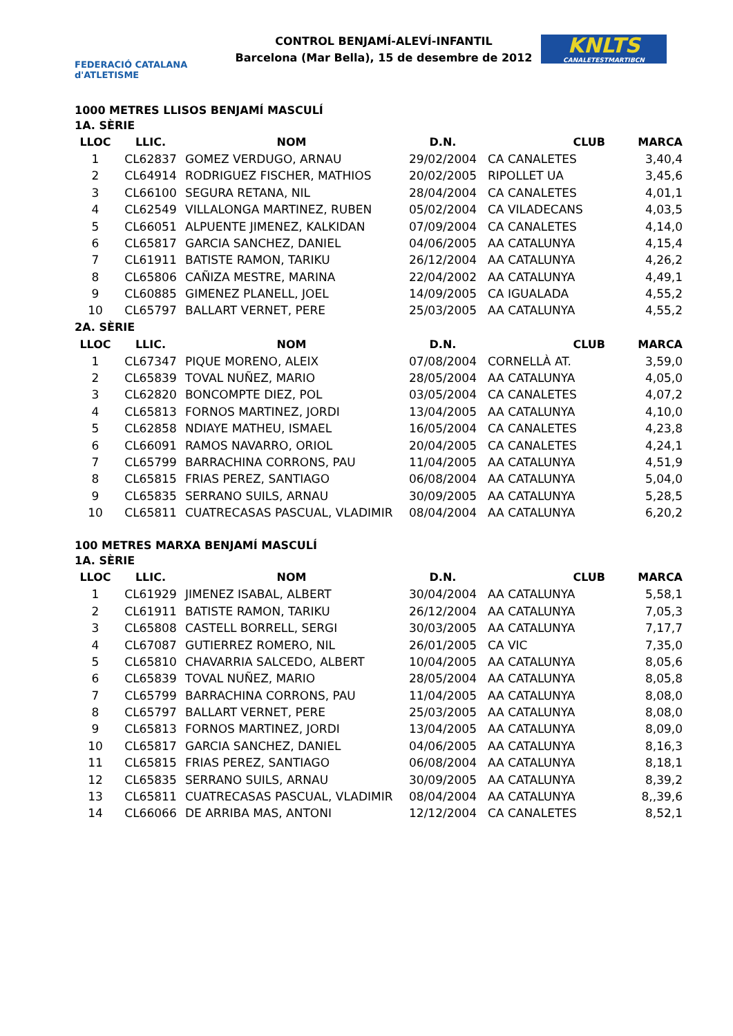FEDERACIÓ CATALANA d'ATLETISME
CONTROL BENJAMÍ-ALEVÍ-INFANTIL
Barcelona (Mar Bella), 15 de desembre de 2012
KNLTS
CANALETESTMARTIBCN
1000 METRES LLISOS BENJAMÍ MASCULÍ
| 1A. SÈRIE | | | | | |
| LLOC | LLIC. | NOM | D.N. | CLUB | MARCA |
| 1 | CL62837 | GOMEZ VERDUGO, ARNAU | 29/02/2004 | CA CANALETES | 3,40,4 |
| 2 | CL64914 | RODRIGUEZ FISCHER, MATHIOS | 20/02/2005 | RIPOLLET UA | 3,45,6 |
| 3 | CL66100 | SEGURA RETANA, NIL | 28/04/2004 | CA CANALETES | 4,01,1 |
| 4 | CL62549 | VILLALONGA MARTINEZ, RUBEN | 05/02/2004 | CA VILADECANS | 4,03,5 |
| 5 | CL66051 | ALPUENTE JIMENEZ, KALKIDAN | 07/09/2004 | CA CANALETES | 4,14,0 |
| 6 | CL65817 | GARCIA SANCHEZ, DANIEL | 04/06/2005 | AA CATALUNYA | 4,15,4 |
| 7 | CL61911 | BATISTE RAMON, TARIKU | 26/12/2004 | AA CATALUNYA | 4,26,2 |
| 8 | CL65806 | CAÑIZA MESTRE, MARINA | 22/04/2002 | AA CATALUNYA | 4,49,1 |
| 9 | CL60885 | GIMENEZ PLANELL, JOEL | 14/09/2005 | CA IGUALADA | 4,55,2 |
| 10 | CL65797 | BALLART VERNET, PERE | 25/03/2005 | AA CATALUNYA | 4,55,2 |
| 2A. SÈRIE | | | | | |
| LLOC | LLIC. | NOM | D.N. | CLUB | MARCA |
| 1 | CL67347 | PIQUE MORENO, ALEIX | 07/08/2004 | CORNELLÀ AT. | 3,59,0 |
| 2 | CL65839 | TOVAL NUÑEZ, MARIO | 28/05/2004 | AA CATALUNYA | 4,05,0 |
| 3 | CL62820 | BONCOMPTE DIEZ, POL | 03/05/2004 | CA CANALETES | 4,07,2 |
| 4 | CL65813 | FORNOS MARTINEZ, JORDI | 13/04/2005 | AA CATALUNYA | 4,10,0 |
| 5 | CL62858 | NDIAYE MATHEU, ISMAEL | 16/05/2004 | CA CANALETES | 4,23,8 |
| 6 | CL66091 | RAMOS NAVARRO, ORIOL | 20/04/2005 | CA CANALETES | 4,24,1 |
| 7 | CL65799 | BARRACHINA CORRONS, PAU | 11/04/2005 | AA CATALUNYA | 4,51,9 |
| 8 | CL65815 | FRIAS PEREZ, SANTIAGO | 06/08/2004 | AA CATALUNYA | 5,04,0 |
| 9 | CL65835 | SERRANO SUILS, ARNAU | 30/09/2005 | AA CATALUNYA | 5,28,5 |
| 10 | CL65811 | CUATRECASAS PASCUAL, VLADIMIR | 08/04/2004 | AA CATALUNYA | 6,20,2 |
100 METRES MARXA BENJAMÍ MASCULÍ
| 1A. SÈRIE | | | | | |
| LLOC | LLIC. | NOM | D.N. | CLUB | MARCA |
| 1 | CL61929 | JIMENEZ ISABAL, ALBERT | 30/04/2004 | AA CATALUNYA | 5,58,1 |
| 2 | CL61911 | BATISTE RAMON, TARIKU | 26/12/2004 | AA CATALUNYA | 7,05,3 |
| 3 | CL65808 | CASTELL BORRELL, SERGI | 30/03/2005 | AA CATALUNYA | 7,17,7 |
| 4 | CL67087 | GUTIERREZ ROMERO, NIL | 26/01/2005 | CA VIC | 7,35,0 |
| 5 | CL65810 | CHAVARRIA SALCEDO, ALBERT | 10/04/2005 | AA CATALUNYA | 8,05,6 |
| 6 | CL65839 | TOVAL NUÑEZ, MARIO | 28/05/2004 | AA CATALUNYA | 8,05,8 |
| 7 | CL65799 | BARRACHINA CORRONS, PAU | 11/04/2005 | AA CATALUNYA | 8,08,0 |
| 8 | CL65797 | BALLART VERNET, PERE | 25/03/2005 | AA CATALUNYA | 8,08,0 |
| 9 | CL65813 | FORNOS MARTINEZ, JORDI | 13/04/2005 | AA CATALUNYA | 8,09,0 |
| 10 | CL65817 | GARCIA SANCHEZ, DANIEL | 04/06/2005 | AA CATALUNYA | 8,16,3 |
| 11 | CL65815 | FRIAS PEREZ, SANTIAGO | 06/08/2004 | AA CATALUNYA | 8,18,1 |
| 12 | CL65835 | SERRANO SUILS, ARNAU | 30/09/2005 | AA CATALUNYA | 8,39,2 |
| 13 | CL65811 | CUATRECASAS PASCUAL, VLADIMIR | 08/04/2004 | AA CATALUNYA | 8,,39,6 |
| 14 | CL66066 | DE ARRIBA MAS, ANTONI | 12/12/2004 | CA CANALETES | 8,52,1 |